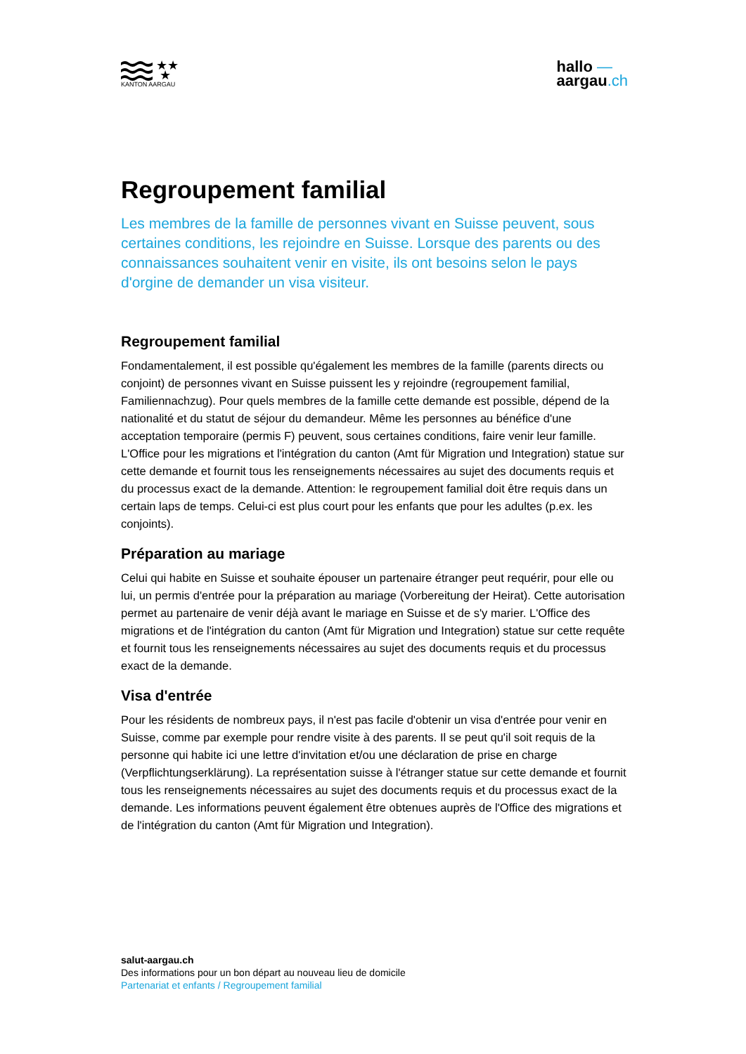★★
★
KANTON AARGAU
hallo —
aargau.ch
Regroupement familial
Les membres de la famille de personnes vivant en Suisse peuvent, sous certaines conditions, les rejoindre en Suisse. Lorsque des parents ou des connaissances souhaitent venir en visite, ils ont besoins selon le pays d'orgine de demander un visa visiteur.
Regroupement familial
Fondamentalement, il est possible qu'également les membres de la famille (parents directs ou conjoint) de personnes vivant en Suisse puissent les y rejoindre (regroupement familial, Familiennachzug). Pour quels membres de la famille cette demande est possible, dépend de la nationalité et du statut de séjour du demandeur. Même les personnes au bénéfice d'une acceptation temporaire (permis F) peuvent, sous certaines conditions, faire venir leur famille. L'Office pour les migrations et l'intégration du canton (Amt für Migration und Integration) statue sur cette demande et fournit tous les renseignements nécessaires au sujet des documents requis et du processus exact de la demande. Attention: le regroupement familial doit être requis dans un certain laps de temps. Celui-ci est plus court pour les enfants que pour les adultes (p.ex. les conjoints).
Préparation au mariage
Celui qui habite en Suisse et souhaite épouser un partenaire étranger peut requérir, pour elle ou lui, un permis d'entrée pour la préparation au mariage (Vorbereitung der Heirat). Cette autorisation permet au partenaire de venir déjà avant le mariage en Suisse et de s'y marier. L'Office des migrations et de l'intégration du canton (Amt für Migration und Integration) statue sur cette requête et fournit tous les renseignements nécessaires au sujet des documents requis et du processus exact de la demande.
Visa d'entrée
Pour les résidents de nombreux pays, il n'est pas facile d'obtenir un visa d'entrée pour venir en Suisse, comme par exemple pour rendre visite à des parents. Il se peut qu'il soit requis de la personne qui habite ici une lettre d'invitation et/ou une déclaration de prise en charge (Verpflichtungserklärung). La représentation suisse à l'étranger statue sur cette demande et fournit tous les renseignements nécessaires au sujet des documents requis et du processus exact de la demande. Les informations peuvent également être obtenues auprès de l'Office des migrations et de l'intégration du canton (Amt für Migration und Integration).
salut-aargau.ch
Des informations pour un bon départ au nouveau lieu de domicile
Partenariat et enfants / Regroupement familial